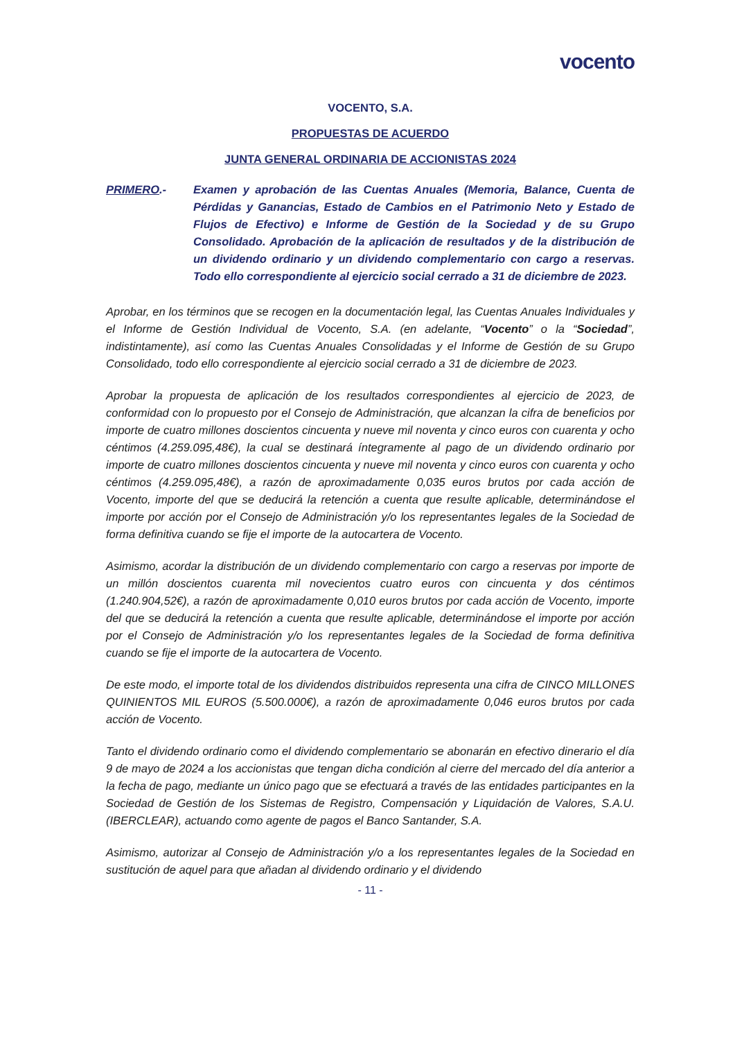vocento
VOCENTO, S.A.
PROPUESTAS DE ACUERDO
JUNTA GENERAL ORDINARIA DE ACCIONISTAS 2024
PRIMERO.- Examen y aprobación de las Cuentas Anuales (Memoria, Balance, Cuenta de Pérdidas y Ganancias, Estado de Cambios en el Patrimonio Neto y Estado de Flujos de Efectivo) e Informe de Gestión de la Sociedad y de su Grupo Consolidado. Aprobación de la aplicación de resultados y de la distribución de un dividendo ordinario y un dividendo complementario con cargo a reservas. Todo ello correspondiente al ejercicio social cerrado a 31 de diciembre de 2023.
Aprobar, en los términos que se recogen en la documentación legal, las Cuentas Anuales Individuales y el Informe de Gestión Individual de Vocento, S.A. (en adelante, “Vocento” o la “Sociedad”, indistintamente), así como las Cuentas Anuales Consolidadas y el Informe de Gestión de su Grupo Consolidado, todo ello correspondiente al ejercicio social cerrado a 31 de diciembre de 2023.
Aprobar la propuesta de aplicación de los resultados correspondientes al ejercicio de 2023, de conformidad con lo propuesto por el Consejo de Administración, que alcanzan la cifra de beneficios por importe de cuatro millones doscientos cincuenta y nueve mil noventa y cinco euros con cuarenta y ocho céntimos (4.259.095,48€), la cual se destinará íntegramente al pago de un dividendo ordinario por importe de cuatro millones doscientos cincuenta y nueve mil noventa y cinco euros con cuarenta y ocho céntimos (4.259.095,48€), a razón de aproximadamente 0,035 euros brutos por cada acción de Vocento, importe del que se deducirá la retención a cuenta que resulte aplicable, determinándose el importe por acción por el Consejo de Administración y/o los representantes legales de la Sociedad de forma definitiva cuando se fije el importe de la autocartera de Vocento.
Asimismo, acordar la distribución de un dividendo complementario con cargo a reservas por importe de un millón doscientos cuarenta mil novecientos cuatro euros con cincuenta y dos céntimos (1.240.904,52€), a razón de aproximadamente 0,010 euros brutos por cada acción de Vocento, importe del que se deducirá la retención a cuenta que resulte aplicable, determinándose el importe por acción por el Consejo de Administración y/o los representantes legales de la Sociedad de forma definitiva cuando se fije el importe de la autocartera de Vocento.
De este modo, el importe total de los dividendos distribuidos representa una cifra de CINCO MILLONES QUINIENTOS MIL EUROS (5.500.000€), a razón de aproximadamente 0,046 euros brutos por cada acción de Vocento.
Tanto el dividendo ordinario como el dividendo complementario se abonarán en efectivo dinerario el día 9 de mayo de 2024 a los accionistas que tengan dicha condición al cierre del mercado del día anterior a la fecha de pago, mediante un único pago que se efectuará a través de las entidades participantes en la Sociedad de Gestión de los Sistemas de Registro, Compensación y Liquidación de Valores, S.A.U. (IBERCLEAR), actuando como agente de pagos el Banco Santander, S.A.
Asimismo, autorizar al Consejo de Administración y/o a los representantes legales de la Sociedad en sustitución de aquel para que añadan al dividendo ordinario y el dividendo
- 11 -